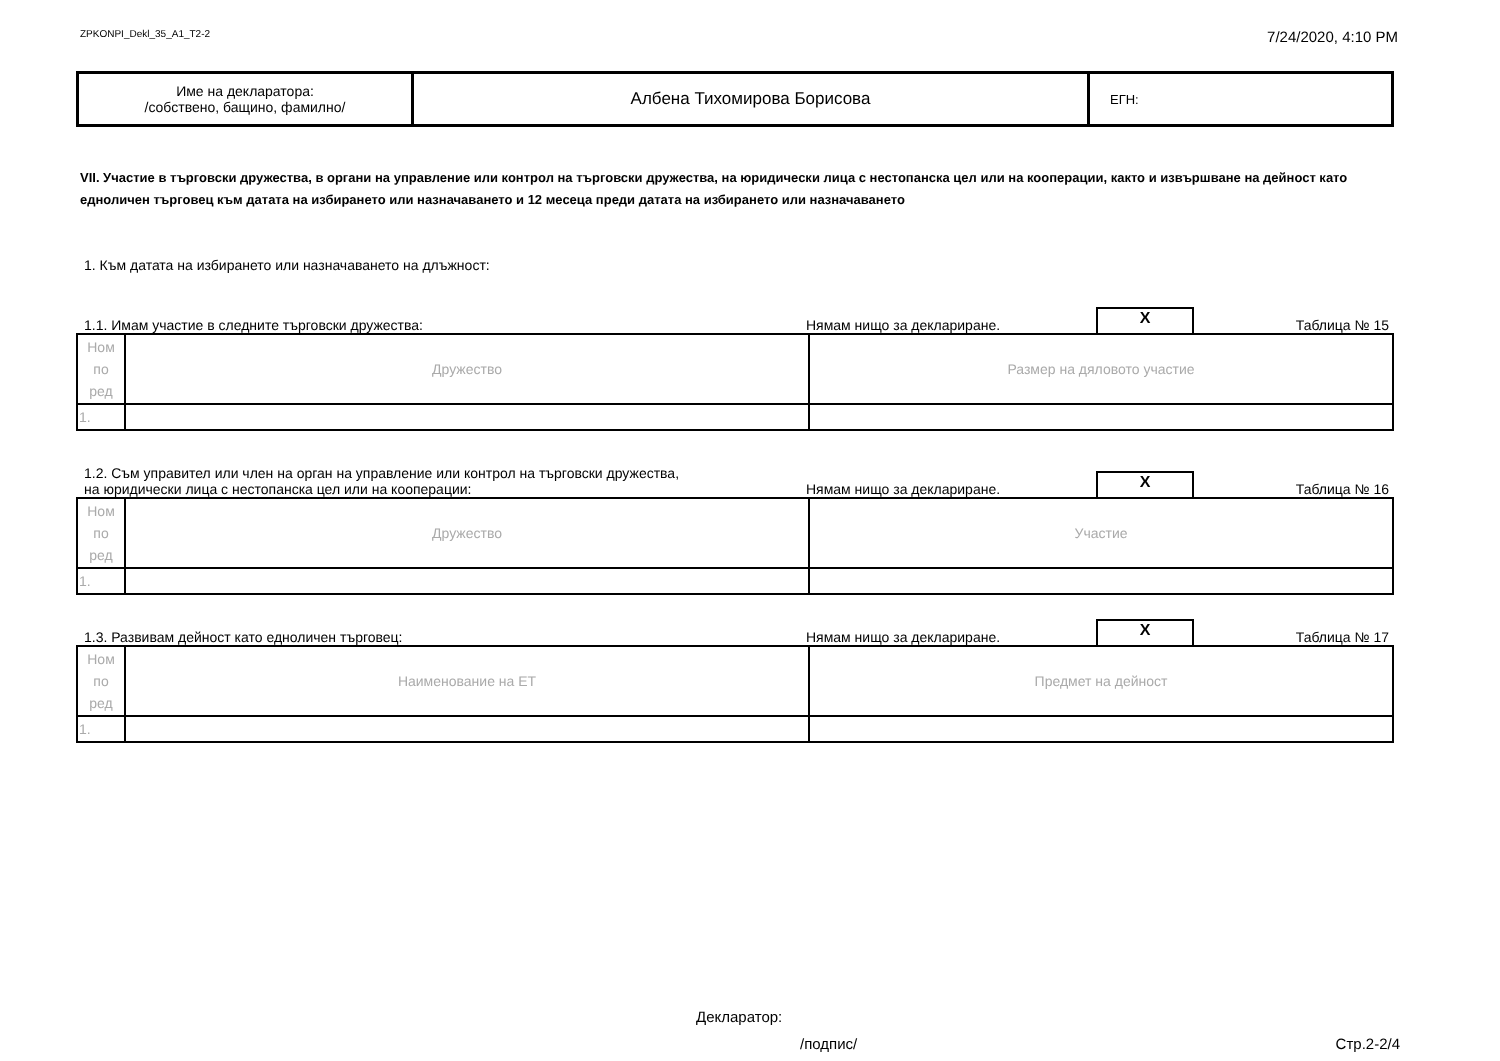ZPKONPI_Dekl_35_A1_T2-2 7/24/2020, 4:10 PM
| Име на декларатора: /собствено, бащино, фамилно/ | Албена Тихомирова Борисова | ЕГН: |
VII. Участие в търговски дружества, в органи на управление или контрол на търговски дружества, на юридически лица с нестопанска цел или на кооперации, както и извършване на дейност като едноличен търговец към датата на избирането или назначаването и 12 месеца преди датата на избирането или назначаването
1. Към датата на избирането или назначаването на длъжност:
1.1. Имам участие в следните търговски дружества: Нямам нищо за деклариране. X Таблица № 15
| Ном по ред | Дружество | Размер на дяловото участие |
| 1. | | |
1.2. Съм управител или член на орган на управление или контрол на търговски дружества,
на юридически лица с нестопанска цел или на кооперации: Нямам нищо за деклариране. X Таблица № 16
| Ном по ред | Дружество | Участие |
| 1. | | |
1.3. Развивам дейност като едноличен търговец: Нямам нищо за деклариране. X Таблица № 17
| Ном по ред | Наименование на ЕТ | Предмет на дейност |
| 1. | | |
Декларатор:
/подпис/ Стр.2-2/4